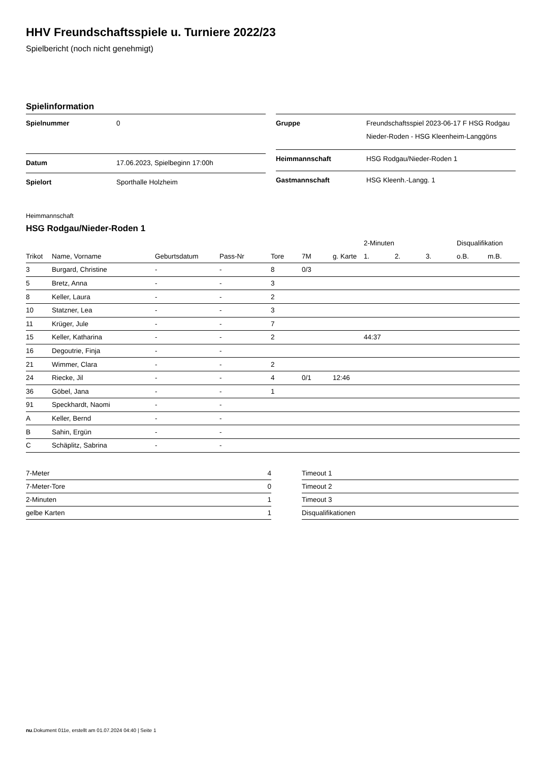HHV Freundschaftsspiele u. Turniere 2022/23
Spielbericht (noch nicht genehmigt)
Spielinformation
| Spielnummer | 0 |
| Datum | 17.06.2023, Spielbeginn 17:00h |
| Spielort | Sporthalle Holzheim |
| Gruppe | Freundschaftsspiel 2023-06-17 F HSG Rodgau Nieder-Roden - HSG Kleenheim-Langgöns |
| Heimmannschaft | HSG Rodgau/Nieder-Roden 1 |
| Gastmannschaft | HSG Kleenh.-Langg. 1 |
Heimmannschaft
HSG Rodgau/Nieder-Roden 1
| | | | | | | | 2-Minuten | | | Disqualifikation | |
| --- | --- | --- | --- | --- | --- | --- | --- | --- | --- | --- | --- |
| Trikot | Name, Vorname | Geburtsdatum | Pass-Nr | Tore | 7M | g. Karte | 1. | 2. | 3. | o.B. | m.B. |
| 3 | Burgard, Christine | - | - | 8 | 0/3 | | | | | | |
| 5 | Bretz, Anna | - | - | 3 | | | | | | | |
| 8 | Keller, Laura | - | - | 2 | | | | | | | |
| 10 | Statzner, Lea | - | - | 3 | | | | | | | |
| 11 | Krüger, Jule | - | - | 7 | | | | | | | |
| 15 | Keller, Katharina | - | - | 2 | | | 44:37 | | | | |
| 16 | Degoutrie, Finja | - | - | | | | | | | | |
| 21 | Wimmer, Clara | - | - | 2 | | | | | | | |
| 24 | Riecke, Jil | - | - | 4 | 0/1 | 12:46 | | | | | |
| 36 | Göbel, Jana | - | - | 1 | | | | | | | |
| 91 | Speckhardt, Naomi | - | - | | | | | | | | |
| A | Keller, Bernd | - | - | | | | | | | | |
| B | Sahin, Ergün | - | - | | | | | | | | |
| C | Schäplitz, Sabrina | - | - | | | | | | | | |
| 7-Meter | 4 |
| 7-Meter-Tore | 0 |
| 2-Minuten | 1 |
| gelbe Karten | 1 |
| Timeout 1 |
| Timeout 2 |
| Timeout 3 |
| Disqualifikationen |
nu.Dokument 011e, erstellt am 01.07.2024 04:40 | Seite 1